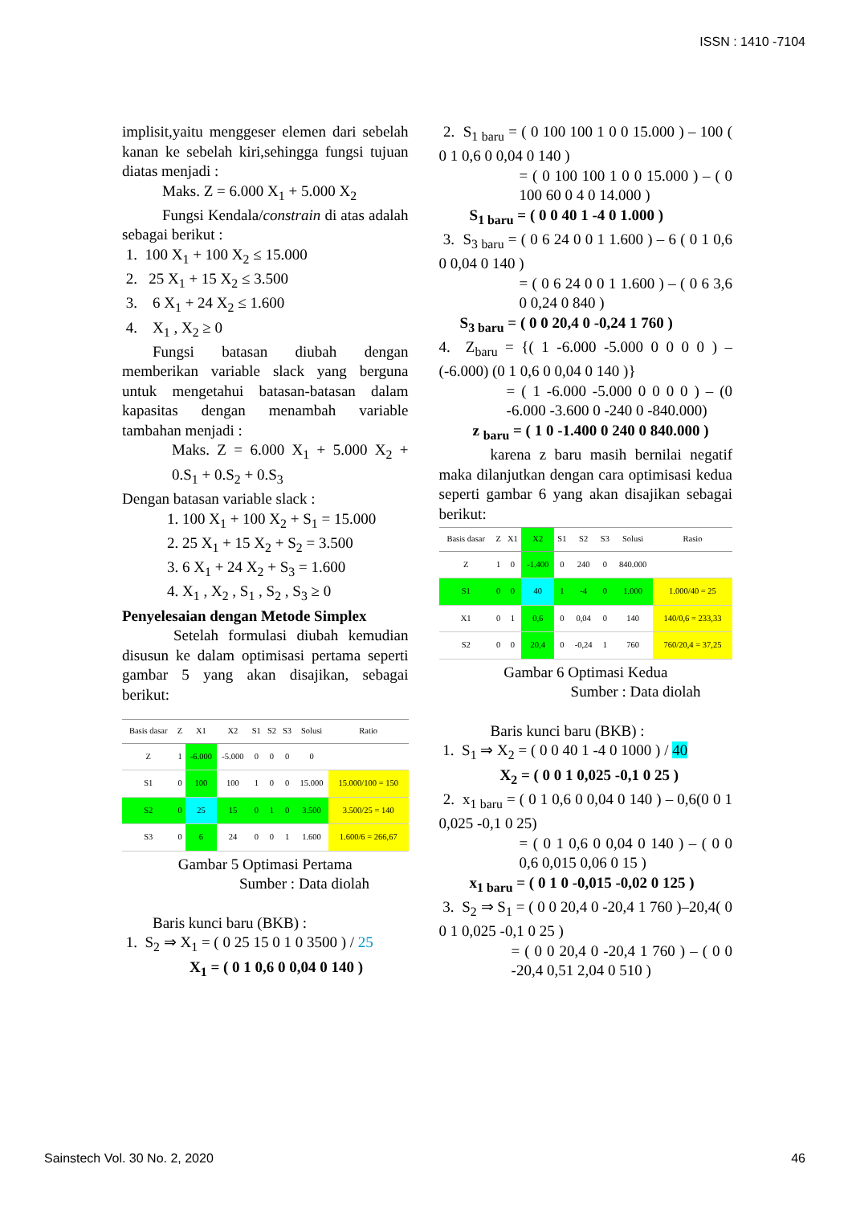ISSN : 1410 -7104
implisit,yaitu menggeser elemen dari sebelah kanan ke sebelah kiri,sehingga fungsi tujuan diatas menjadi :
Maks. Z = 6.000 X<sub>1</sub> + 5.000 X<sub>2</sub>
Fungsi Kendala/constrain di atas adalah sebagai berikut :
1. 100 X<sub>1</sub> + 100 X<sub>2</sub> ≤ 15.000
2. 25 X<sub>1</sub> + 15 X<sub>2</sub> ≤ 3.500
3. 6 X<sub>1</sub> + 24 X<sub>2</sub> ≤ 1.600
4. X<sub>1</sub> , X<sub>2</sub> ≥ 0
Fungsi batasan diubah dengan memberikan variable slack yang berguna untuk mengetahui batasan-batasan dalam kapasitas dengan menambah variable tambahan menjadi :
Maks. Z = 6.000 X<sub>1</sub> + 5.000 X<sub>2</sub> + 0.S<sub>1</sub> + 0.S<sub>2</sub> + 0.S<sub>3</sub>
Dengan batasan variable slack :
1. 100 X<sub>1</sub> + 100 X<sub>2</sub> + S<sub>1</sub> = 15.000
2. 25 X<sub>1</sub> + 15 X<sub>2</sub> + S<sub>2</sub> = 3.500
3. 6 X<sub>1</sub> + 24 X<sub>2</sub> + S<sub>3</sub> = 1.600
4. X<sub>1</sub> , X<sub>2</sub> , S<sub>1</sub> , S<sub>2</sub> , S<sub>3</sub> ≥ 0
Penyelesaian dengan Metode Simplex
Setelah formulasi diubah kemudian disusun ke dalam optimisasi pertama seperti gambar 5 yang akan disajikan, sebagai berikut:
| Basis dasar | Z | X1 | X2 | S1 | S2 | S3 | Solusi | Ratio |
| --- | --- | --- | --- | --- | --- | --- | --- | --- |
| Z | 1 | -6.000 | -5.000 | 0 | 0 | 0 | 0 | |
| S1 | 0 | 100 | 100 | 1 | 0 | 0 | 15.000 | 15.000/100 = 150 |
| S2 | 0 | 25 | 15 | 0 | 1 | 0 | 3.500 | 3.500/25 = 140 |
| S3 | 0 | 6 | 24 | 0 | 0 | 1 | 1.600 | 1.600/6 = 266,67 |
Gambar 5 Optimasi Pertama
Sumber : Data diolah
Baris kunci baru (BKB) :
1. S<sub>2</sub> ⇒ X<sub>1</sub> = ( 0 25 15 0 1 0 3500 ) / 25
X<sub>1</sub> = ( 0 1 0,6 0 0,04 0 140 )
2. S<sub>1 baru</sub> = ( 0 100 100 1 0 0 15.000 ) – 100 ( 0 1 0,6 0 0,04 0 140 )
= ( 0 100 100 1 0 0 15.000 ) – ( 0 100 60 0 4 0 14.000 )
S<sub>1 baru</sub> = ( 0 0 40 1 -4 0 1.000 )
3. S<sub>3 baru</sub> = ( 0 6 24 0 0 1 1.600 ) – 6 ( 0 1 0,6 0 0,04 0 140 )
= ( 0 6 24 0 0 1 1.600 ) – ( 0 6 3,6 0 0,24 0 840 )
S<sub>3 baru</sub> = ( 0 0 20,4 0 -0,24 1 760 )
4. Z<sub>baru</sub> = {( 1 -6.000 -5.000 0 0 0 0 ) – (-6.000) (0 1 0,6 0 0,04 0 140 )}
= ( 1 -6.000 -5.000 0 0 0 0 ) – (0 -6.000 -3.600 0 -240 0 -840.000)
z <sub>baru</sub> = ( 1 0 -1.400 0 240 0 840.000 )
karena z baru masih bernilai negatif maka dilanjutkan dengan cara optimisasi kedua seperti gambar 6 yang akan disajikan sebagai berikut:
| Basis dasar | Z | X1 | X2 | S1 | S2 | S3 | Solusi | Rasio |
| --- | --- | --- | --- | --- | --- | --- | --- | --- |
| Z | 1 | 0 | -1.400 | 0 | 240 | 0 | 840.000 | |
| S1 | 0 | 0 | 40 | 1 | -4 | 0 | 1.000 | 1.000/40 = 25 |
| X1 | 0 | 1 | 0,6 | 0 | 0,04 | 0 | 140 | 140/0,6 = 233,33 |
| S2 | 0 | 0 | 20,4 | 0 | -0,24 | 1 | 760 | 760/20,4 = 37,25 |
Gambar 6 Optimasi Kedua
Sumber : Data diolah
Baris kunci baru (BKB) :
1. S<sub>1</sub> ⇒ X<sub>2</sub> = ( 0 0 40 1 -4 0 1000 ) / 40
X<sub>2</sub> = ( 0 0 1 0,025 -0,1 0 25 )
2. x<sub>1 baru</sub> = ( 0 1 0,6 0 0,04 0 140 ) – 0,6(0 0 1 0,025 -0,1 0 25)
= ( 0 1 0,6 0 0,04 0 140 ) – ( 0 0 0,6 0,015 0,06 0 15 )
x<sub>1 baru</sub> = ( 0 1 0 -0,015 -0,02 0 125 )
3. S<sub>2</sub> ⇒ S<sub>1</sub> = ( 0 0 20,4 0 -20,4 1 760 )–20,4( 0 0 1 0,025 -0,1 0 25 )
= ( 0 0 20,4 0 -20,4 1 760 ) – ( 0 0 -20,4 0,51 2,04 0 510 )
Sainstech Vol. 30 No. 2, 2020 46